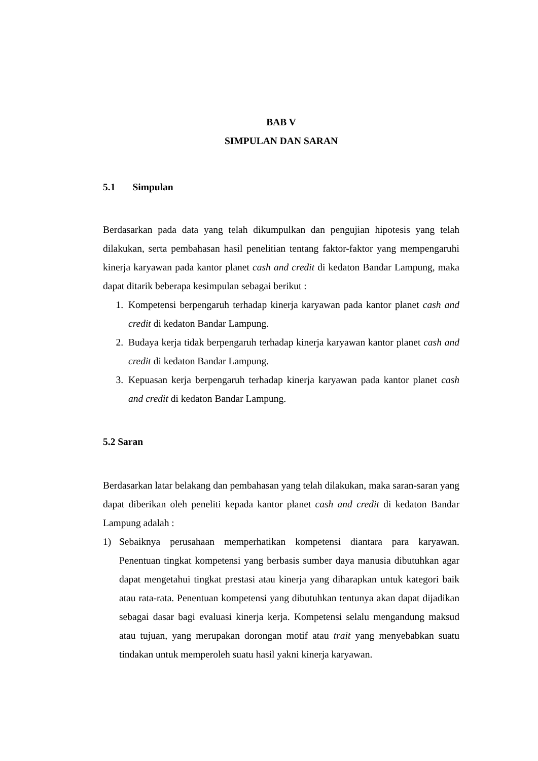BAB V
SIMPULAN DAN SARAN
5.1 Simpulan
Berdasarkan pada data yang telah dikumpulkan dan pengujian hipotesis yang telah dilakukan, serta pembahasan hasil penelitian tentang faktor-faktor yang mempengaruhi kinerja karyawan pada kantor planet cash and credit di kedaton Bandar Lampung, maka dapat ditarik beberapa kesimpulan sebagai berikut :
1. Kompetensi berpengaruh terhadap kinerja karyawan pada kantor planet cash and credit di kedaton Bandar Lampung.
2. Budaya kerja tidak berpengaruh terhadap kinerja karyawan kantor planet cash and credit di kedaton Bandar Lampung.
3. Kepuasan kerja berpengaruh terhadap kinerja karyawan pada kantor planet cash and credit di kedaton Bandar Lampung.
5.2 Saran
Berdasarkan latar belakang dan pembahasan yang telah dilakukan, maka saran-saran yang dapat diberikan oleh peneliti kepada kantor planet cash and credit di kedaton Bandar Lampung adalah :
1) Sebaiknya perusahaan memperhatikan kompetensi diantara para karyawan. Penentuan tingkat kompetensi yang berbasis sumber daya manusia dibutuhkan agar dapat mengetahui tingkat prestasi atau kinerja yang diharapkan untuk kategori baik atau rata-rata. Penentuan kompetensi yang dibutuhkan tentunya akan dapat dijadikan sebagai dasar bagi evaluasi kinerja kerja. Kompetensi selalu mengandung maksud atau tujuan, yang merupakan dorongan motif atau trait yang menyebabkan suatu tindakan untuk memperoleh suatu hasil yakni kinerja karyawan.